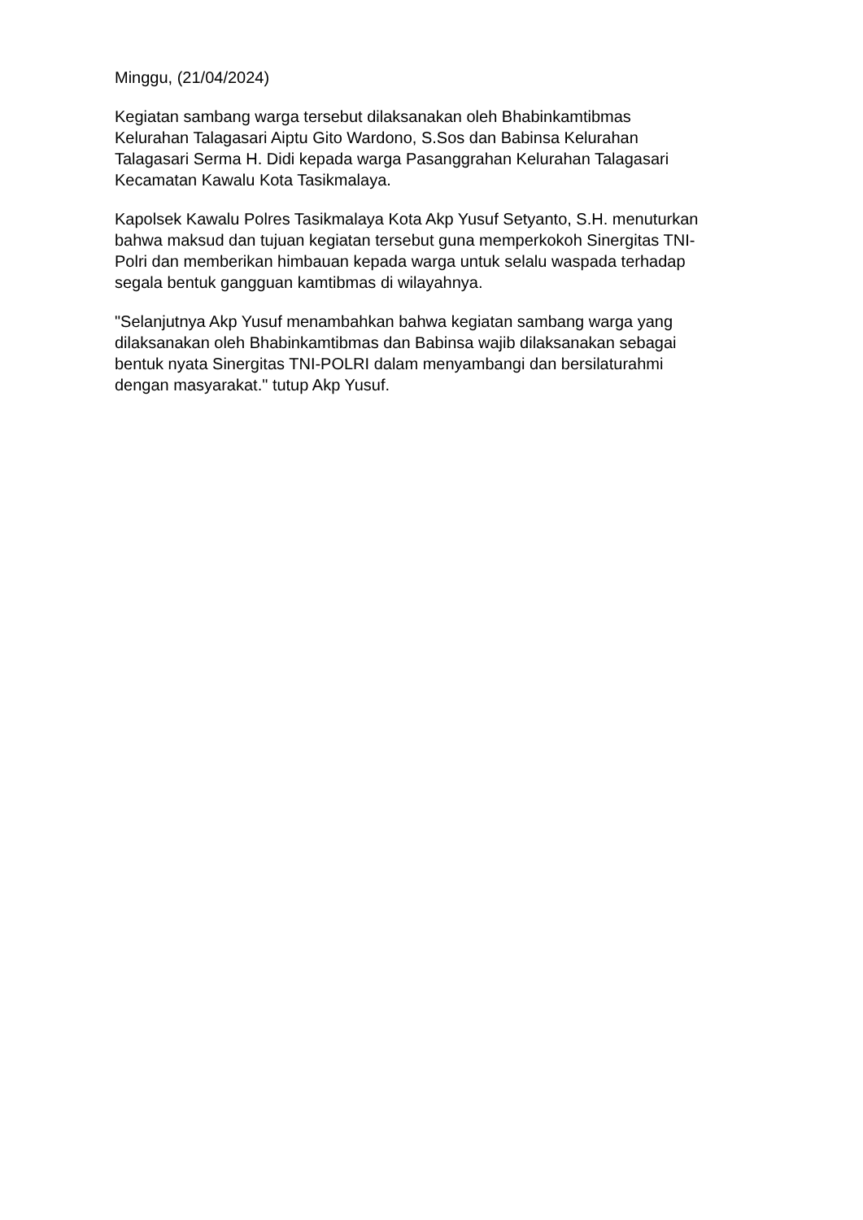Minggu, (21/04/2024)
Kegiatan sambang warga tersebut dilaksanakan oleh Bhabinkamtibmas
Kelurahan Talagasari Aiptu Gito Wardono, S.Sos dan Babinsa Kelurahan
Talagasari Serma H. Didi kepada warga Pasanggrahan Kelurahan Talagasari
Kecamatan Kawalu Kota Tasikmalaya.
Kapolsek Kawalu Polres Tasikmalaya Kota Akp Yusuf Setyanto, S.H. menuturkan
bahwa maksud dan tujuan kegiatan tersebut guna memperkokoh Sinergitas TNI-
Polri dan memberikan himbauan kepada warga untuk selalu waspada terhadap
segala bentuk gangguan kamtibmas di wilayahnya.
"Selanjutnya Akp Yusuf menambahkan bahwa kegiatan sambang warga yang
dilaksanakan oleh Bhabinkamtibmas dan Babinsa wajib dilaksanakan sebagai
bentuk nyata Sinergitas TNI-POLRI dalam menyambangi dan bersilaturahmi
dengan masyarakat." tutup Akp Yusuf.